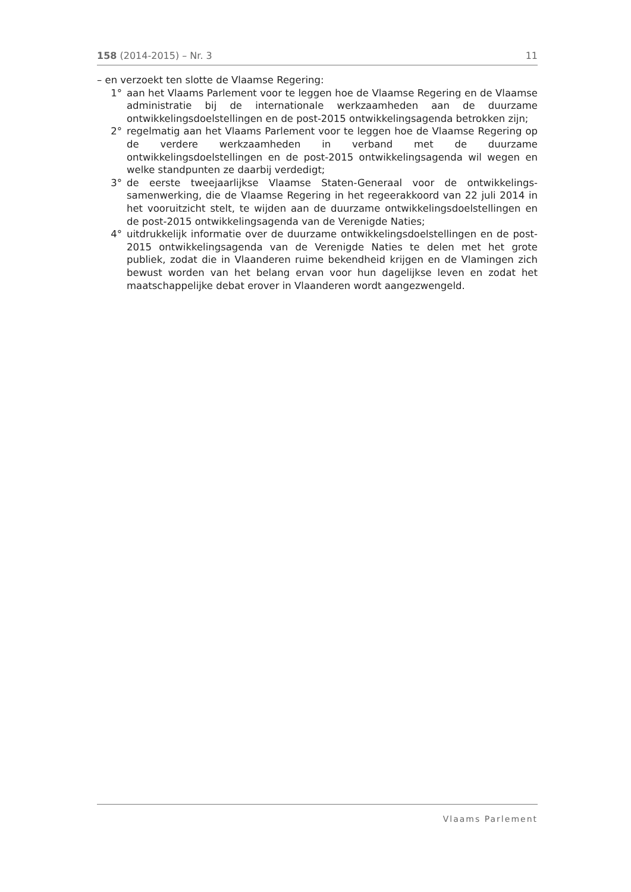158 (2014-2015) – Nr. 3 11
– en verzoekt ten slotte de Vlaamse Regering:
1° aan het Vlaams Parlement voor te leggen hoe de Vlaamse Regering en de Vlaamse administratie bij de internationale werkzaamheden aan de duurzame ontwikkelingsdoelstellingen en de post-2015 ontwikkelingsagenda betrokken zijn;
2° regelmatig aan het Vlaams Parlement voor te leggen hoe de Vlaamse Regering op de verdere werkzaamheden in verband met de duurzame ontwikkelingsdoelstellingen en de post-2015 ontwikkelingsagenda wil wegen en welke standpunten ze daarbij verdedigt;
3° de eerste tweejaarlijkse Vlaamse Staten-Generaal voor de ontwikkelings­samenwerking, die de Vlaamse Regering in het regeerakkoord van 22 juli 2014 in het vooruitzicht stelt, te wijden aan de duurzame ontwikkelingsdoelstellingen en de post-2015 ontwikkelingsagenda van de Verenigde Naties;
4° uitdrukkelijk informatie over de duurzame ontwikkelingsdoelstellingen en de post-2015 ontwikkelingsagenda van de Verenigde Naties te delen met het grote publiek, zodat die in Vlaanderen ruime bekendheid krijgen en de Vlamingen zich bewust worden van het belang ervan voor hun dagelijkse leven en zodat het maatschappelijke debat erover in Vlaanderen wordt aangezwengeld.
Vlaams Parlement